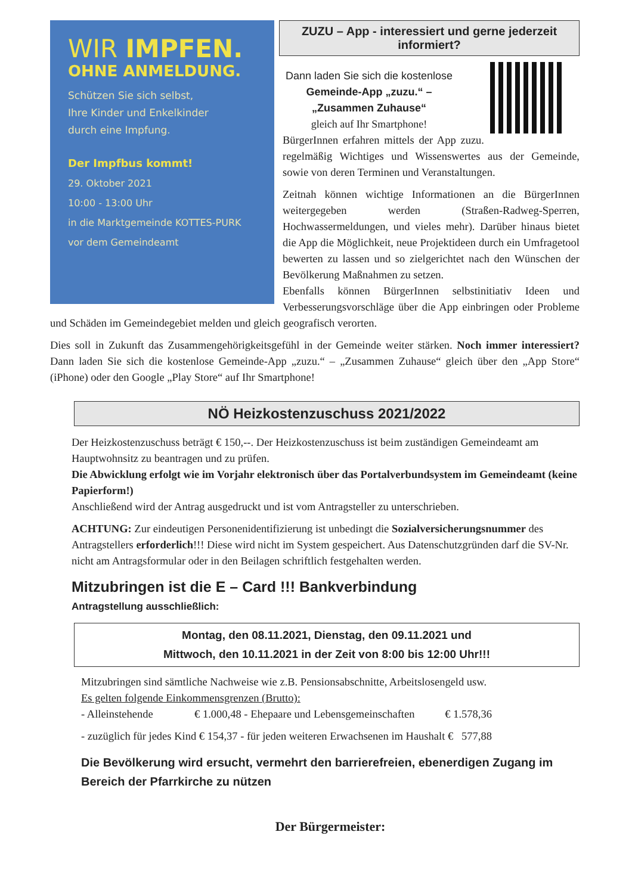WIR IMPFEN.
OHNE ANMELDUNG.
Schützen Sie sich selbst,
Ihre Kinder und Enkelkinder
durch eine Impfung.
Der Impfbus kommt!
29. Oktober 2021
10:00 - 13:00 Uhr
in die Marktgemeinde KOTTES-PURK
vor dem Gemeindeamt
ZUZU – App - interessiert und gerne jederzeit informiert?
Dann laden Sie sich die kostenlose
Gemeinde-App „zuzu.“ –
„Zusammen Zuhause“
gleich auf Ihr Smartphone!
BürgerInnen erfahren mittels der App zuzu. regelmäßig Wichtiges und Wissenswertes aus der Gemeinde, sowie von deren Terminen und Veranstaltungen.
Zeitnah können wichtige Informationen an die BürgerInnen weitergegeben werden (Straßen-Radweg-Sperren, Hochwassermeldungen, und vieles mehr). Darüber hinaus bietet die App die Möglichkeit, neue Projektideen durch ein Umfragetool bewerten zu lassen und so zielgerichtet nach den Wünschen der Bevölkerung Maßnahmen zu setzen.
Ebenfalls können BürgerInnen selbstinitiativ Ideen und Verbesserungsvorschläge über die App einbringen oder Probleme und Schäden im Gemeindegebiet melden und gleich geografisch verorten.
Dies soll in Zukunft das Zusammengehörigkeitsgefühl in der Gemeinde weiter stärken. Noch immer interessiert? Dann laden Sie sich die kostenlose Gemeinde-App „zuzu.“ – „Zusammen Zuhause“ gleich über den „App Store“ (iPhone) oder den Google „Play Store“ auf Ihr Smartphone!
NÖ Heizkostenzuschuss 2021/2022
Der Heizkostenzuschuss beträgt € 150,--. Der Heizkostenzuschuss ist beim zuständigen Gemeindeamt am Hauptwohnsitz zu beantragen und zu prüfen.
Die Abwicklung erfolgt wie im Vorjahr elektronisch über das Portalverbundsystem im Gemeindeamt (keine Papierform!)
Anschließend wird der Antrag ausgedruckt und ist vom Antragsteller zu unterschrieben.
ACHTUNG: Zur eindeutigen Personenidentifizierung ist unbedingt die Sozialversicherungsnummer des Antragstellers erforderlich!!! Diese wird nicht im System gespeichert. Aus Datenschutzgründen darf die SV-Nr. nicht am Antragsformular oder in den Beilagen schriftlich festgehalten werden.
Mitzubringen ist die E – Card !!! Bankverbindung
Antragstellung ausschließlich:
Montag, den 08.11.2021, Dienstag, den 09.11.2021 und
Mittwoch, den 10.11.2021 in der Zeit von 8:00 bis 12:00 Uhr!!!
Mitzubringen sind sämtliche Nachweise wie z.B. Pensionsabschnitte, Arbeitslosengeld usw.
Es gelten folgende Einkommensgrenzen (Brutto):
- Alleinstehende € 1.000,48 - Ehepaare und Lebensgemeinschaften € 1.578,36
- zuzüglich für jedes Kind € 154,37 - für jeden weiteren Erwachsenen im Haushalt € 577,88
Die Bevölkerung wird ersucht, vermehrt den barrierefreien, ebenerdigen Zugang im Bereich der Pfarrkirche zu nützen
Der Bürgermeister: